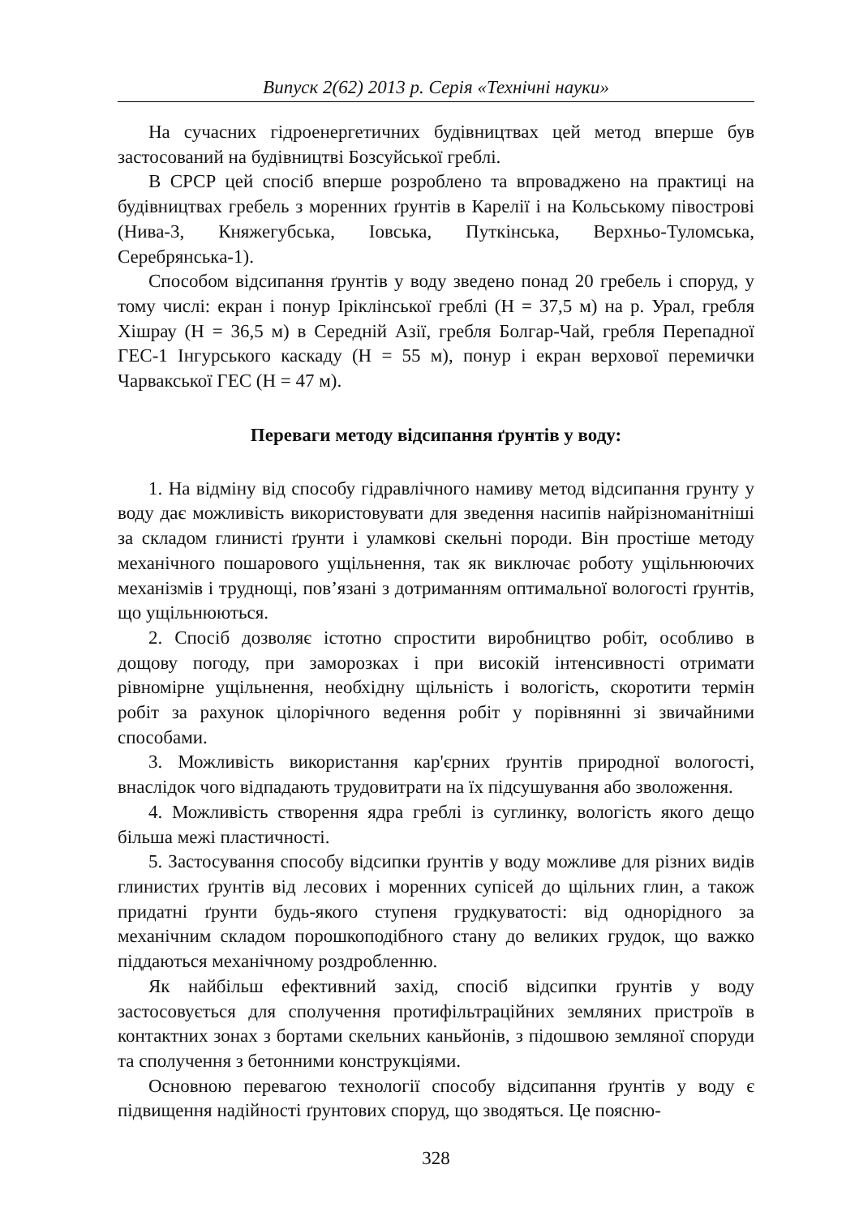Випуск 2(62) 2013 р. Серія «Технічні науки»
На сучасних гідроенергетичних будівництвах цей метод вперше був застосований на будівництві Бозсуйської греблі.
В СРСР цей спосіб вперше розроблено та впроваджено на практиці на будівництвах гребель з моренних ґрунтів в Карелії і на Кольському півострові (Нива-3, Княжегубська, Іовська, Путкінська, Верхньо-Туломська, Серебрянська-1).
Способом відсипання ґрунтів у воду зведено понад 20 гребель і споруд, у тому числі: екран і понур Іріклінської греблі (Н = 37,5 м) на р. Урал, гребля Хішрау (Н = 36,5 м) в Середній Азії, гребля Болгар-Чай, гребля Перепадної ГЕС-1 Інгурського каскаду (Н = 55 м), понур і екран верхової перемички Чарвакської ГЕС (Н = 47 м).
Переваги методу відсипання ґрунтів у воду:
1. На відміну від способу гідравлічного намиву метод відсипання грунту у воду дає можливість використовувати для зведення насипів найрізноманітніші за складом глинисті ґрунти і уламкові скельні породи. Він простіше методу механічного пошарового ущільнення, так як виключає роботу ущільнюючих механізмів і труднощі, пов’язані з дотриманням оптимальної вологості ґрунтів, що ущільнюються.
2. Спосіб дозволяє істотно спростити виробництво робіт, особливо в дощову погоду, при заморозках і при високій інтенсивності отримати рівномірне ущільнення, необхідну щільність і вологість, скоротити термін робіт за рахунок цілорічного ведення робіт у порівнянні зі звичайними способами.
3. Можливість використання кар'єрних ґрунтів природної вологості, внаслідок чого відпадають трудовитрати на їх підсушування або зволоження.
4. Можливість створення ядра греблі із суглинку, вологість якого дещо більша межі пластичності.
5. Застосування способу відсипки ґрунтів у воду можливе для різних видів глинистих ґрунтів від лесових і моренних супісей до щільних глин, а також придатні ґрунти будь-якого ступеня грудкуватості: від однорідного за механічним складом порошкоподібного стану до великих грудок, що важко піддаються механічному роздробленню.
Як найбільш ефективний захід, спосіб відсипки ґрунтів у воду застосовується для сполучення протифільтраційних земляних пристроїв в контактних зонах з бортами скельних каньйонів, з підошвою земляної споруди та сполучення з бетонними конструкціями.
Основною перевагою технології способу відсипання ґрунтів у воду є підвищення надійності ґрунтових споруд, що зводяться. Це поясню-
328